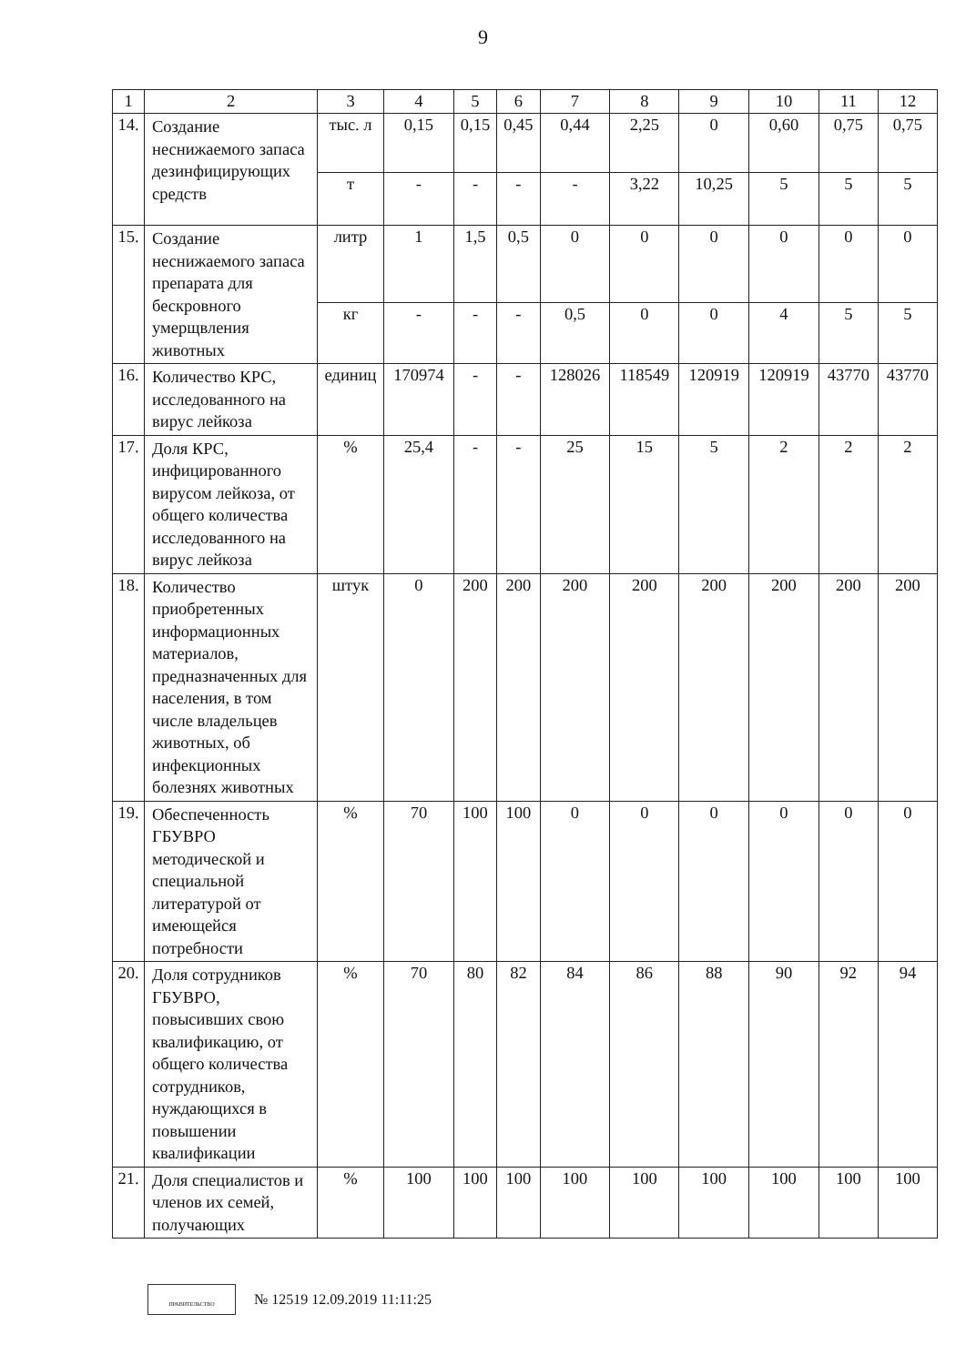9
| 1 | 2 | 3 | 4 | 5 | 6 | 7 | 8 | 9 | 10 | 11 | 12 |
| 14. | Создание неснижаемого запаса дезинфицирующих средств | тыс. л | 0,15 | 0,15 | 0,45 | 0,44 | 2,25 | 0 | 0,60 | 0,75 | 0,75 |
| | | т | - | - | - | - | 3,22 | 10,25 | 5 | 5 | 5 |
| 15. | Создание неснижаемого запаса препарата для бескровного умерщвления животных | литр | 1 | 1,5 | 0,5 | 0 | 0 | 0 | 0 | 0 | 0 |
| | | кг | - | - | - | 0,5 | 0 | 0 | 4 | 5 | 5 |
| 16. | Количество КРС, исследованного на вирус лейкоза | единиц | 170974 | - | - | 128026 | 118549 | 120919 | 120919 | 43770 | 43770 |
| 17. | Доля КРС, инфицированного вирусом лейкоза, от общего количества исследованного на вирус лейкоза | % | 25,4 | - | - | 25 | 15 | 5 | 2 | 2 | 2 |
| 18. | Количество приобретенных информационных материалов, предназначенных для населения, в том числе владельцев животных, об инфекционных болезнях животных | штук | 0 | 200 | 200 | 200 | 200 | 200 | 200 | 200 | 200 |
| 19. | Обеспеченность ГБУВРО методической и специальной литературой от имеющейся потребности | % | 70 | 100 | 100 | 0 | 0 | 0 | 0 | 0 | 0 |
| 20. | Доля сотрудников ГБУВРО, повысивших свою квалификацию, от общего количества сотрудников, нуждающихся в повышении квалификации | % | 70 | 80 | 82 | 84 | 86 | 88 | 90 | 92 | 94 |
| 21. | Доля специалистов и членов их семей, получающих | % | 100 | 100 | 100 | 100 | 100 | 100 | 100 | 100 | 100 |
ПРАВИТЕЛЬСТВО
№ 12519 12.09.2019 11:11:25